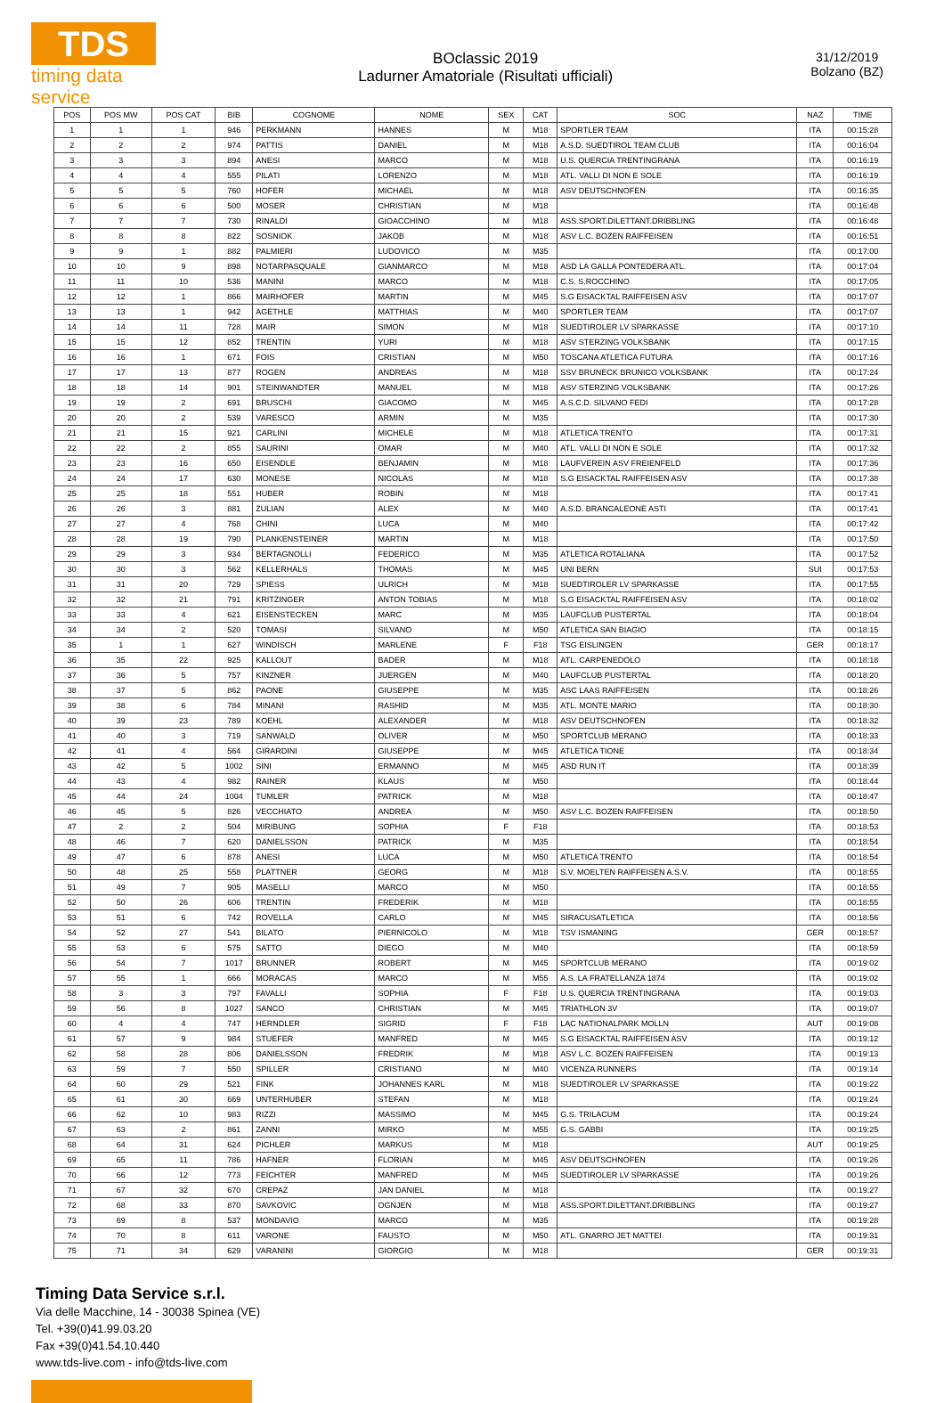TDS
timing data service
BOclassic 2019
Ladurner Amatoriale (Risultati ufficiali)
31/12/2019
Bolzano (BZ)
| POS | POS MW | POS CAT | BIB | COGNOME | NOME | SEX | CAT | SOC | NAZ | TIME |
| --- | --- | --- | --- | --- | --- | --- | --- | --- | --- | --- |
| 1 | 1 | 1 | 946 | PERKMANN | HANNES | M | M18 | SPORTLER TEAM | ITA | 00:15:28 |
| 2 | 2 | 2 | 974 | PATTIS | DANIEL | M | M18 | A.S.D. SUEDTIROL TEAM CLUB | ITA | 00:16:04 |
| 3 | 3 | 3 | 894 | ANESI | MARCO | M | M18 | U.S. QUERCIA TRENTINGRANA | ITA | 00:16:19 |
| 4 | 4 | 4 | 555 | PILATI | LORENZO | M | M18 | ATL. VALLI DI NON E SOLE | ITA | 00:16:19 |
| 5 | 5 | 5 | 760 | HOFER | MICHAEL | M | M18 | ASV DEUTSCHNOFEN | ITA | 00:16:35 |
| 6 | 6 | 6 | 500 | MOSER | CHRISTIAN | M | M18 | | ITA | 00:16:48 |
| 7 | 7 | 7 | 730 | RINALDI | GIOACCHINO | M | M18 | ASS.SPORT.DILETTANT.DRIBBLING | ITA | 00:16:48 |
| 8 | 8 | 8 | 822 | SOSNIOK | JAKOB | M | M18 | ASV L.C. BOZEN RAIFFEISEN | ITA | 00:16:51 |
| 9 | 9 | 1 | 882 | PALMIERI | LUDOVICO | M | M35 | | ITA | 00:17:00 |
| 10 | 10 | 9 | 898 | NOTARPASQUALE | GIANMARCO | M | M18 | ASD LA GALLA PONTEDERA ATL. | ITA | 00:17:04 |
| 11 | 11 | 10 | 536 | MANINI | MARCO | M | M18 | C.S. S.ROCCHINO | ITA | 00:17:05 |
| 12 | 12 | 1 | 866 | MAIRHOFER | MARTIN | M | M45 | S.G EISACKTAL RAIFFEISEN ASV | ITA | 00:17:07 |
| 13 | 13 | 1 | 942 | AGETHLE | MATTHIAS | M | M40 | SPORTLER TEAM | ITA | 00:17:07 |
| 14 | 14 | 11 | 728 | MAIR | SIMON | M | M18 | SUEDTIROLER LV SPARKASSE | ITA | 00:17:10 |
| 15 | 15 | 12 | 852 | TRENTIN | YURI | M | M18 | ASV STERZING VOLKSBANK | ITA | 00:17:15 |
| 16 | 16 | 1 | 671 | FOIS | CRISTIAN | M | M50 | TOSCANA ATLETICA FUTURA | ITA | 00:17:16 |
| 17 | 17 | 13 | 877 | ROGEN | ANDREAS | M | M18 | SSV BRUNECK BRUNICO VOLKSBANK | ITA | 00:17:24 |
| 18 | 18 | 14 | 901 | STEINWANDTER | MANUEL | M | M18 | ASV STERZING VOLKSBANK | ITA | 00:17:26 |
| 19 | 19 | 2 | 691 | BRUSCHI | GIACOMO | M | M45 | A.S.C.D. SILVANO FEDI | ITA | 00:17:28 |
| 20 | 20 | 2 | 539 | VARESCO | ARMIN | M | M35 | | ITA | 00:17:30 |
| 21 | 21 | 15 | 921 | CARLINI | MICHELE | M | M18 | ATLETICA TRENTO | ITA | 00:17:31 |
| 22 | 22 | 2 | 855 | SAURINI | OMAR | M | M40 | ATL. VALLI DI NON E SOLE | ITA | 00:17:32 |
| 23 | 23 | 16 | 650 | EISENDLE | BENJAMIN | M | M18 | LAUFVEREIN ASV FREIENFELD | ITA | 00:17:36 |
| 24 | 24 | 17 | 630 | MONESE | NICOLAS | M | M18 | S.G EISACKTAL RAIFFEISEN ASV | ITA | 00:17:38 |
| 25 | 25 | 18 | 551 | HUBER | ROBIN | M | M18 | | ITA | 00:17:41 |
| 26 | 26 | 3 | 881 | ZULIAN | ALEX | M | M40 | A.S.D. BRANCALEONE ASTI | ITA | 00:17:41 |
| 27 | 27 | 4 | 768 | CHINI | LUCA | M | M40 | | ITA | 00:17:42 |
| 28 | 28 | 19 | 790 | PLANKENSTEINER | MARTIN | M | M18 | | ITA | 00:17:50 |
| 29 | 29 | 3 | 934 | BERTAGNOLLI | FEDERICO | M | M35 | ATLETICA ROTALIANA | ITA | 00:17:52 |
| 30 | 30 | 3 | 562 | KELLERHALS | THOMAS | M | M45 | UNI BERN | SUI | 00:17:53 |
| 31 | 31 | 20 | 729 | SPIESS | ULRICH | M | M18 | SUEDTIROLER LV SPARKASSE | ITA | 00:17:55 |
| 32 | 32 | 21 | 791 | KRITZINGER | ANTON TOBIAS | M | M18 | S.G EISACKTAL RAIFFEISEN ASV | ITA | 00:18:02 |
| 33 | 33 | 4 | 621 | EISENSTECKEN | MARC | M | M35 | LAUFCLUB PUSTERTAL | ITA | 00:18:04 |
| 34 | 34 | 2 | 520 | TOMASI | SILVANO | M | M50 | ATLETICA SAN BIAGIO | ITA | 00:18:15 |
| 35 | 1 | 1 | 627 | WINDISCH | MARLENE | F | F18 | TSG EISLINGEN | GER | 00:18:17 |
| 36 | 35 | 22 | 925 | KALLOUT | BADER | M | M18 | ATL. CARPENEDOLO | ITA | 00:18:18 |
| 37 | 36 | 5 | 757 | KINZNER | JUERGEN | M | M40 | LAUFCLUB PUSTERTAL | ITA | 00:18:20 |
| 38 | 37 | 5 | 862 | PAONE | GIUSEPPE | M | M35 | ASC LAAS RAIFFEISEN | ITA | 00:18:26 |
| 39 | 38 | 6 | 784 | MINANI | RASHID | M | M35 | ATL. MONTE MARIO | ITA | 00:18:30 |
| 40 | 39 | 23 | 789 | KOEHL | ALEXANDER | M | M18 | ASV DEUTSCHNOFEN | ITA | 00:18:32 |
| 41 | 40 | 3 | 719 | SANWALD | OLIVER | M | M50 | SPORTCLUB MERANO | ITA | 00:18:33 |
| 42 | 41 | 4 | 564 | GIRARDINI | GIUSEPPE | M | M45 | ATLETICA TIONE | ITA | 00:18:34 |
| 43 | 42 | 5 | 1002 | SINI | ERMANNO | M | M45 | ASD RUN IT | ITA | 00:18:39 |
| 44 | 43 | 4 | 982 | RAINER | KLAUS | M | M50 | | ITA | 00:18:44 |
| 45 | 44 | 24 | 1004 | TUMLER | PATRICK | M | M18 | | ITA | 00:18:47 |
| 46 | 45 | 5 | 826 | VECCHIATO | ANDREA | M | M50 | ASV L.C. BOZEN RAIFFEISEN | ITA | 00:18:50 |
| 47 | 2 | 2 | 504 | MIRIBUNG | SOPHIA | F | F18 | | ITA | 00:18:53 |
| 48 | 46 | 7 | 620 | DANIELSSON | PATRICK | M | M35 | | ITA | 00:18:54 |
| 49 | 47 | 6 | 878 | ANESI | LUCA | M | M50 | ATLETICA TRENTO | ITA | 00:18:54 |
| 50 | 48 | 25 | 558 | PLATTNER | GEORG | M | M18 | S.V. MOELTEN RAIFFEISEN A.S.V. | ITA | 00:18:55 |
| 51 | 49 | 7 | 905 | MASELLI | MARCO | M | M50 | | ITA | 00:18:55 |
| 52 | 50 | 26 | 606 | TRENTIN | FREDERIK | M | M18 | | ITA | 00:18:55 |
| 53 | 51 | 6 | 742 | ROVELLA | CARLO | M | M45 | SIRACUSATLETICA | ITA | 00:18:56 |
| 54 | 52 | 27 | 541 | BILATO | PIERNICOLO | M | M18 | TSV ISMANING | GER | 00:18:57 |
| 55 | 53 | 6 | 575 | SATTO | DIEGO | M | M40 | | ITA | 00:18:59 |
| 56 | 54 | 7 | 1017 | BRUNNER | ROBERT | M | M45 | SPORTCLUB MERANO | ITA | 00:19:02 |
| 57 | 55 | 1 | 666 | MORACAS | MARCO | M | M55 | A.S. LA FRATELLANZA 1874 | ITA | 00:19:02 |
| 58 | 3 | 3 | 797 | FAVALLI | SOPHIA | F | F18 | U.S. QUERCIA TRENTINGRANA | ITA | 00:19:03 |
| 59 | 56 | 8 | 1027 | SANCO | CHRISTIAN | M | M45 | TRIATHLON 3V | ITA | 00:19:07 |
| 60 | 4 | 4 | 747 | HERNDLER | SIGRID | F | F18 | LAC NATIONALPARK MOLLN | AUT | 00:19:08 |
| 61 | 57 | 9 | 984 | STUEFER | MANFRED | M | M45 | S.G EISACKTAL RAIFFEISEN ASV | ITA | 00:19:12 |
| 62 | 58 | 28 | 806 | DANIELSSON | FREDRIK | M | M18 | ASV L.C. BOZEN RAIFFEISEN | ITA | 00:19:13 |
| 63 | 59 | 7 | 550 | SPILLER | CRISTIANO | M | M40 | VICENZA RUNNERS | ITA | 00:19:14 |
| 64 | 60 | 29 | 521 | FINK | JOHANNES KARL | M | M18 | SUEDTIROLER LV SPARKASSE | ITA | 00:19:22 |
| 65 | 61 | 30 | 669 | UNTERHUBER | STEFAN | M | M18 | | ITA | 00:19:24 |
| 66 | 62 | 10 | 983 | RIZZI | MASSIMO | M | M45 | G.S. TRILACUM | ITA | 00:19:24 |
| 67 | 63 | 2 | 861 | ZANNI | MIRKO | M | M55 | G.S. GABBI | ITA | 00:19:25 |
| 68 | 64 | 31 | 624 | PICHLER | MARKUS | M | M18 | | AUT | 00:19:25 |
| 69 | 65 | 11 | 786 | HAFNER | FLORIAN | M | M45 | ASV DEUTSCHNOFEN | ITA | 00:19:26 |
| 70 | 66 | 12 | 773 | FEICHTER | MANFRED | M | M45 | SUEDTIROLER LV SPARKASSE | ITA | 00:19:26 |
| 71 | 67 | 32 | 670 | CREPAZ | JAN DANIEL | M | M18 | | ITA | 00:19:27 |
| 72 | 68 | 33 | 870 | SAVKOVIC | OGNJEN | M | M18 | ASS.SPORT.DILETTANT.DRIBBLING | ITA | 00:19:27 |
| 73 | 69 | 8 | 537 | MONDAVIO | MARCO | M | M35 | | ITA | 00:19:28 |
| 74 | 70 | 8 | 611 | VARONE | FAUSTO | M | M50 | ATL. GNARRO JET MATTEI | ITA | 00:19:31 |
| 75 | 71 | 34 | 629 | VARANINI | GIORGIO | M | M18 | | GER | 00:19:31 |
Timing Data Service s.r.l.
Via delle Macchine, 14 - 30038 Spinea (VE)
Tel. +39(0)41.99.03.20
Fax +39(0)41.54.10.440
www.tds-live.com - info@tds-live.com